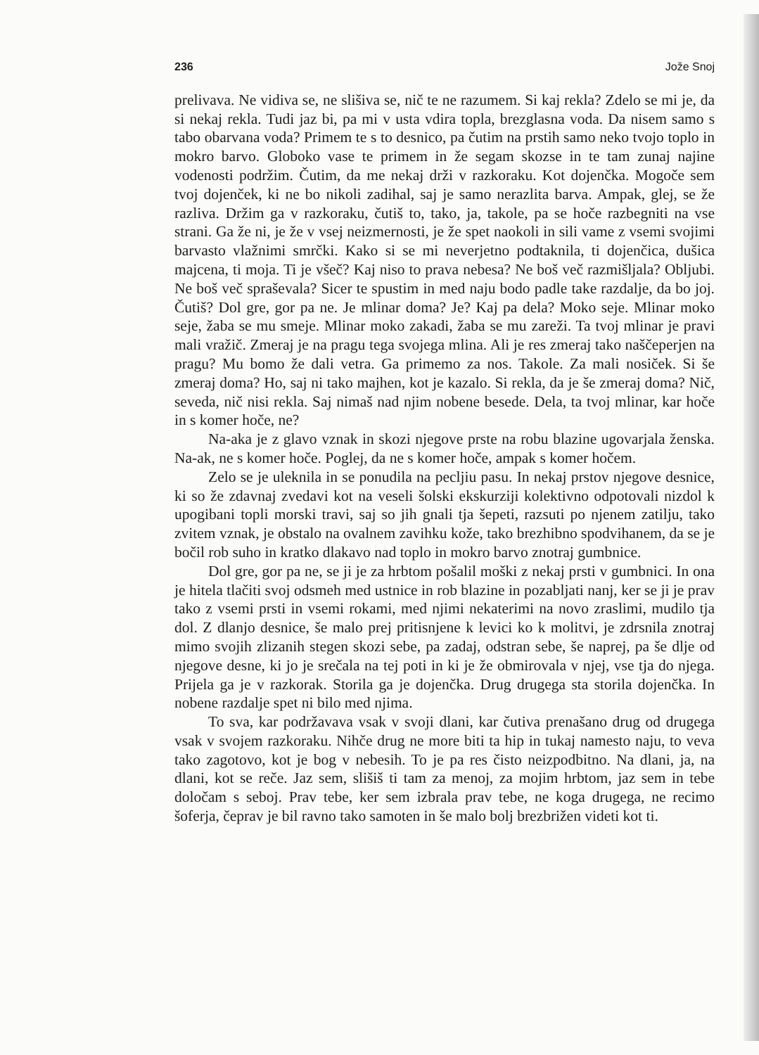236 Jože Snoj
prelivava. Ne vidiva se, ne slišiva se, nič te ne razumem. Si kaj rekla? Zdelo se mi je, da si nekaj rekla. Tudi jaz bi, pa mi v usta vdira topla, brezglasna voda. Da nisem samo s tabo obarvana voda? Primem te s to desnico, pa čutim na prstih samo neko tvojo toplo in mokro barvo. Globoko vase te primem in že segam skozse in te tam zunaj najine vodenosti podržim. Čutim, da me nekaj drži v razkoraku. Kot dojenčka. Mogoče sem tvoj dojenček, ki ne bo nikoli zadihal, saj je samo nerazlita barva. Ampak, glej, se že razliva. Držim ga v razkoraku, čutiš to, tako, ja, takole, pa se hoče razbegniti na vse strani. Ga že ni, je že v vsej neizmernosti, je že spet naokoli in sili vame z vsemi svojimi barvasto vlažnimi smrčki. Kako si se mi neverjetno podtaknila, ti dojenčica, dušica majcena, ti moja. Ti je všeč? Kaj niso to prava nebesa? Ne boš več razmišljala? Obljubi. Ne boš več spraševala? Sicer te spustim in med naju bodo padle take razdalje, da bo joj. Čutiš? Dol gre, gor pa ne. Je mlinar doma? Je? Kaj pa dela? Moko seje. Mlinar moko seje, žaba se mu smeje. Mlinar moko zakadi, žaba se mu zareži. Ta tvoj mlinar je pravi mali vražič. Zmeraj je na pragu tega svojega mlina. Ali je res zmeraj tako naščeperjen na pragu? Mu bomo že dali vetra. Ga primemo za nos. Takole. Za mali nosiček. Si še zmeraj doma? Ho, saj ni tako majhen, kot je kazalo. Si rekla, da je še zmeraj doma? Nič, seveda, nič nisi rekla. Saj nimaš nad njim nobene besede. Dela, ta tvoj mlinar, kar hoče in s komer hoče, ne?
Na-aka je z glavo vznak in skozi njegove prste na robu blazine ugovarjala ženska. Na-ak, ne s komer hoče. Poglej, da ne s komer hoče, ampak s komer hočem.
Zelo se je uleknila in se ponudila na pecljiu pasu. In nekaj prstov njegove desnice, ki so že zdavnaj zvedavi kot na veseli šolski ekskurziji kolektivno odpotovali nizdol k upogibani topli morski travi, saj so jih gnali tja šepeti, razsuti po njenem zatilju, tako zvitem vznak, je obstalo na ovalnem zavihku kože, tako brezhibno spodvihanem, da se je bočil rob suho in kratko dlakavo nad toplo in mokro barvo znotraj gumbnice.
Dol gre, gor pa ne, se ji je za hrbtom pošalil moški z nekaj prsti v gumbnici. In ona je hitela tlačiti svoj odsmeh med ustnice in rob blazine in pozabljati nanj, ker se ji je prav tako z vsemi prsti in vsemi rokami, med njimi nekaterimi na novo zraslimi, mudilo tja dol. Z dlanjo desnice, še malo prej pritisnjene k levici ko k molitvi, je zdrsnila znotraj mimo svojih zlizanih stegen skozi sebe, pa zadaj, odstran sebe, še naprej, pa še dlje od njegove desne, ki jo je srečala na tej poti in ki je že obmirovala v njej, vse tja do njega. Prijela ga je v razkorak. Storila ga je dojenčka. Drug drugega sta storila dojenčka. In nobene razdalje spet ni bilo med njima.
To sva, kar podržavava vsak v svoji dlani, kar čutiva prenašano drug od drugega vsak v svojem razkoraku. Nihče drug ne more biti ta hip in tukaj namesto naju, to veva tako zagotovo, kot je bog v nebesih. To je pa res čisto neizpodbitno. Na dlani, ja, na dlani, kot se reče. Jaz sem, slišiš ti tam za menoj, za mojim hrbtom, jaz sem in tebe določam s seboj. Prav tebe, ker sem izbrala prav tebe, ne koga drugega, ne recimo šoferja, čeprav je bil ravno tako samoten in še malo bolj brezbrižen videti kot ti.